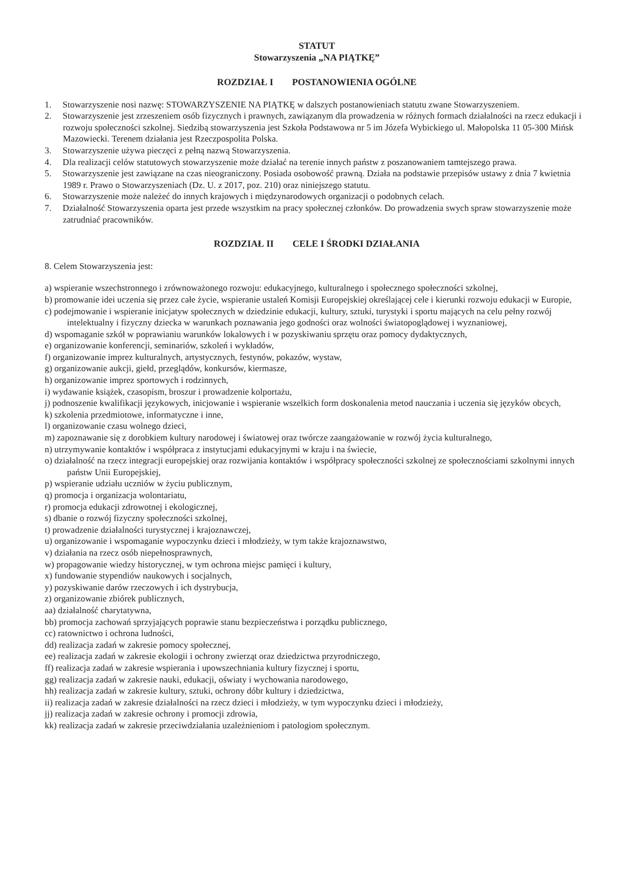STATUT
Stowarzyszenia „NA PIĄTKĘ”
ROZDZIAŁ I POSTANOWIENIA OGÓLNE
1. Stowarzyszenie nosi nazwę: STOWARZYSZENIE NA PIĄTKĘ w dalszych postanowieniach statutu zwane Stowarzyszeniem.
2. Stowarzyszenie jest zrzeszeniem osób fizycznych i prawnych, zawiązanym dla prowadzenia w różnych formach działalności na rzecz edukacji i rozwoju społeczności szkolnej. Siedzibą stowarzyszenia jest Szkoła Podstawowa nr 5 im Józefa Wybickiego ul. Małopolska 11 05-300 Mińsk Mazowiecki. Terenem działania jest Rzeczpospolita Polska.
3. Stowarzyszenie używa pieczęci z pełną nazwą Stowarzyszenia.
4. Dla realizacji celów statutowych stowarzyszenie może działać na terenie innych państw z poszanowaniem tamtejszego prawa.
5. Stowarzyszenie jest zawiązane na czas nieograniczony. Posiada osobowość prawną. Działa na podstawie przepisów ustawy z dnia 7 kwietnia 1989 r. Prawo o Stowarzyszeniach (Dz. U. z 2017, poz. 210) oraz niniejszego statutu.
6. Stowarzyszenie może należeć do innych krajowych i międzynarodowych organizacji o podobnych celach.
7. Działalność Stowarzyszenia oparta jest przede wszystkim na pracy społecznej członków. Do prowadzenia swych spraw stowarzyszenie może zatrudniać pracowników.
ROZDZIAŁ II CELE I ŚRODKI DZIAŁANIA
8. Celem Stowarzyszenia jest:
a) wspieranie wszechstronnego i zrównoważonego rozwoju: edukacyjnego, kulturalnego i społecznego społeczności szkolnej,
b) promowanie idei uczenia się przez całe życie, wspieranie ustaleń Komisji Europejskiej określającej cele i kierunki rozwoju edukacji w Europie,
c) podejmowanie i wspieranie inicjatyw społecznych w dziedzinie edukacji, kultury, sztuki, turystyki i sportu mających na celu pełny rozwój intelektualny i fizyczny dziecka w warunkach poznawania jego godności oraz wolności światopoglądowej i wyznaniowej,
d) wspomaganie szkół w poprawianiu warunków lokalowych i w pozyskiwaniu sprzętu oraz pomocy dydaktycznych,
e) organizowanie konferencji, seminariów, szkoleń i wykładów,
f) organizowanie imprez kulturalnych, artystycznych, festynów, pokazów, wystaw,
g) organizowanie aukcji, giełd, przeglądów, konkursów, kiermasze,
h) organizowanie imprez sportowych i rodzinnych,
i) wydawanie książek, czasopism, broszur i prowadzenie kolportażu,
j) podnoszenie kwalifikacji językowych, inicjowanie i wspieranie wszelkich form doskonalenia metod nauczania i uczenia się języków obcych,
k) szkolenia przedmiotowe, informatyczne i inne,
l) organizowanie czasu wolnego dzieci,
m) zapoznawanie się z dorobkiem kultury narodowej i światowej oraz twórcze zaangażowanie w rozwój życia kulturalnego,
n) utrzymywanie kontaktów i współpraca z instytucjami edukacyjnymi w kraju i na świecie,
o) działalność na rzecz integracji europejskiej oraz rozwijania kontaktów i współpracy społeczności szkolnej ze społecznościami szkolnymi innych państw Unii Europejskiej,
p) wspieranie udziału uczniów w życiu publicznym,
q) promocja i organizacja wolontariatu,
r) promocja edukacji zdrowotnej i ekologicznej,
s) dbanie o rozwój fizyczny społeczności szkolnej,
t) prowadzenie działalności turystycznej i krajoznawczej,
u) organizowanie i wspomaganie wypoczynku dzieci i młodzieży, w tym także krajoznawstwo,
v) działania na rzecz osób niepełnosprawnych,
w) propagowanie wiedzy historycznej, w tym ochrona miejsc pamięci i kultury,
x) fundowanie stypendiów naukowych i socjalnych,
y) pozyskiwanie darów rzeczowych i ich dystrybucja,
z) organizowanie zbiórek publicznych,
aa) działalność charytatywna,
bb) promocja zachowań sprzyjających poprawie stanu bezpieczeństwa i porządku publicznego,
cc) ratownictwo i ochrona ludności,
dd) realizacja zadań w zakresie pomocy społecznej,
ee) realizacja zadań w zakresie ekologii i ochrony zwierząt oraz dziedzictwa przyrodniczego,
ff) realizacja zadań w zakresie wspierania i upowszechniania kultury fizycznej i sportu,
gg) realizacja zadań w zakresie nauki, edukacji, oświaty i wychowania narodowego,
hh) realizacja zadań w zakresie kultury, sztuki, ochrony dóbr kultury i dziedzictwa,
ii) realizacja zadań w zakresie działalności na rzecz dzieci i młodzieży, w tym wypoczynku dzieci i młodzieży,
jj) realizacja zadań w zakresie ochrony i promocji zdrowia,
kk) realizacja zadań w zakresie przeciwdziałania uzależnieniom i patologiom społecznym.